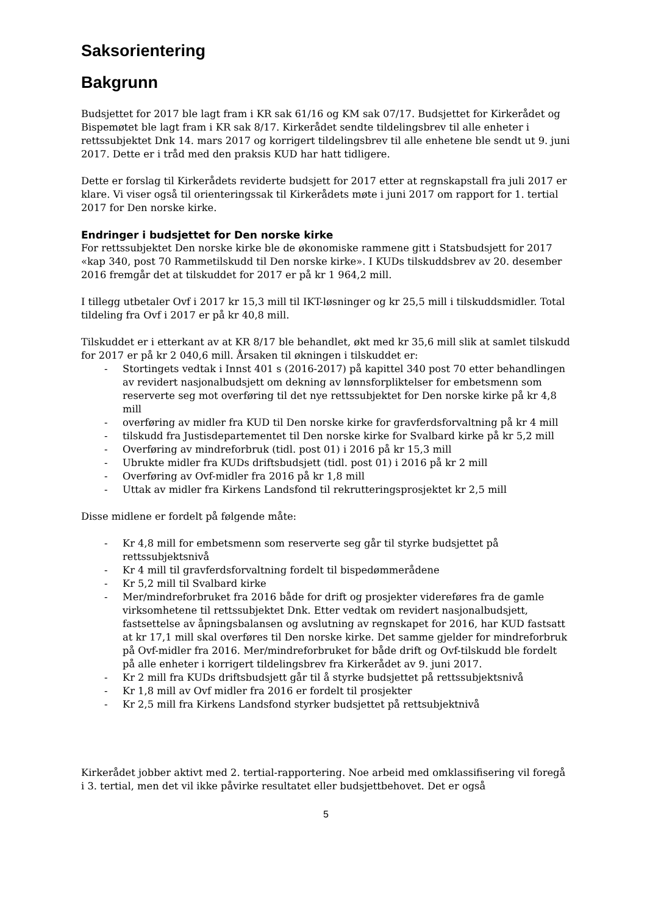Saksorientering
Bakgrunn
Budsjettet for 2017 ble lagt fram i KR sak 61/16 og KM sak 07/17. Budsjettet for Kirkerådet og Bispemøtet ble lagt fram i KR sak 8/17. Kirkerådet sendte tildelingsbrev til alle enheter i rettssubjektet Dnk 14. mars 2017 og korrigert tildelingsbrev til alle enhetene ble sendt ut 9. juni 2017. Dette er i tråd med den praksis KUD har hatt tidligere.
Dette er forslag til Kirkerådets reviderte budsjett for 2017 etter at regnskapstall fra juli 2017 er klare. Vi viser også til orienteringssak til Kirkerådets møte i juni 2017 om rapport for 1. tertial 2017 for Den norske kirke.
Endringer i budsjettet for Den norske kirke
For rettssubjektet Den norske kirke ble de økonomiske rammene gitt i Statsbudsjett for 2017 «kap 340, post 70 Rammetilskudd til Den norske kirke». I KUDs tilskuddsbrev av 20. desember 2016 fremgår det at tilskuddet for 2017 er på kr 1 964,2 mill.
I tillegg utbetaler Ovf i 2017 kr 15,3 mill til IKT-løsninger og kr 25,5 mill i tilskuddsmidler. Total tildeling fra Ovf i 2017 er på kr 40,8 mill.
Tilskuddet er i etterkant av at KR 8/17 ble behandlet, økt med kr 35,6 mill slik at samlet tilskudd for 2017 er på kr 2 040,6 mill. Årsaken til økningen i tilskuddet er:
- Stortingets vedtak i Innst 401 s (2016-2017) på kapittel 340 post 70 etter behandlingen av revidert nasjonalbudsjett om dekning av lønnsforpliktelser for embetsmenn som reserverte seg mot overføring til det nye rettssubjektet for Den norske kirke på kr 4,8 mill
- overføring av midler fra KUD til Den norske kirke for gravferdsforvaltning på kr 4 mill
- tilskudd fra Justisdepartementet til Den norske kirke for Svalbard kirke på kr 5,2 mill
- Overføring av mindreforbruk (tidl. post 01) i 2016 på kr 15,3 mill
- Ubrukte midler fra KUDs driftsbudsjett (tidl. post 01) i 2016 på kr 2 mill
- Overføring av Ovf-midler fra 2016 på kr 1,8 mill
- Uttak av midler fra Kirkens Landsfond til rekrutteringsprosjektet kr 2,5 mill
Disse midlene er fordelt på følgende måte:
- Kr 4,8 mill for embetsmenn som reserverte seg går til styrke budsjettet på rettssubjektsnivå
- Kr 4 mill til gravferdsforvaltning fordelt til bispedømmerådene
- Kr 5,2 mill til Svalbard kirke
- Mer/mindreforbruket fra 2016 både for drift og prosjekter videreføres fra de gamle virksomhetene til rettssubjektet Dnk. Etter vedtak om revidert nasjonalbudsjett, fastsettelse av åpningsbalansen og avslutning av regnskapet for 2016, har KUD fastsatt at kr 17,1 mill skal overføres til Den norske kirke. Det samme gjelder for mindreforbruk på Ovf-midler fra 2016. Mer/mindreforbruket for både drift og Ovf-tilskudd ble fordelt på alle enheter i korrigert tildelingsbrev fra Kirkerådet av 9. juni 2017.
- Kr 2 mill fra KUDs driftsbudsjett går til å styrke budsjettet på rettssubjektsnivå
- Kr 1,8 mill av Ovf midler fra 2016 er fordelt til prosjekter
- Kr 2,5 mill fra Kirkens Landsfond styrker budsjettet på rettsubjektnivå
Kirkerådet jobber aktivt med 2. tertial-rapportering. Noe arbeid med omklassifisering vil foregå i 3. tertial, men det vil ikke påvirke resultatet eller budsjettbehovet. Det er også
5